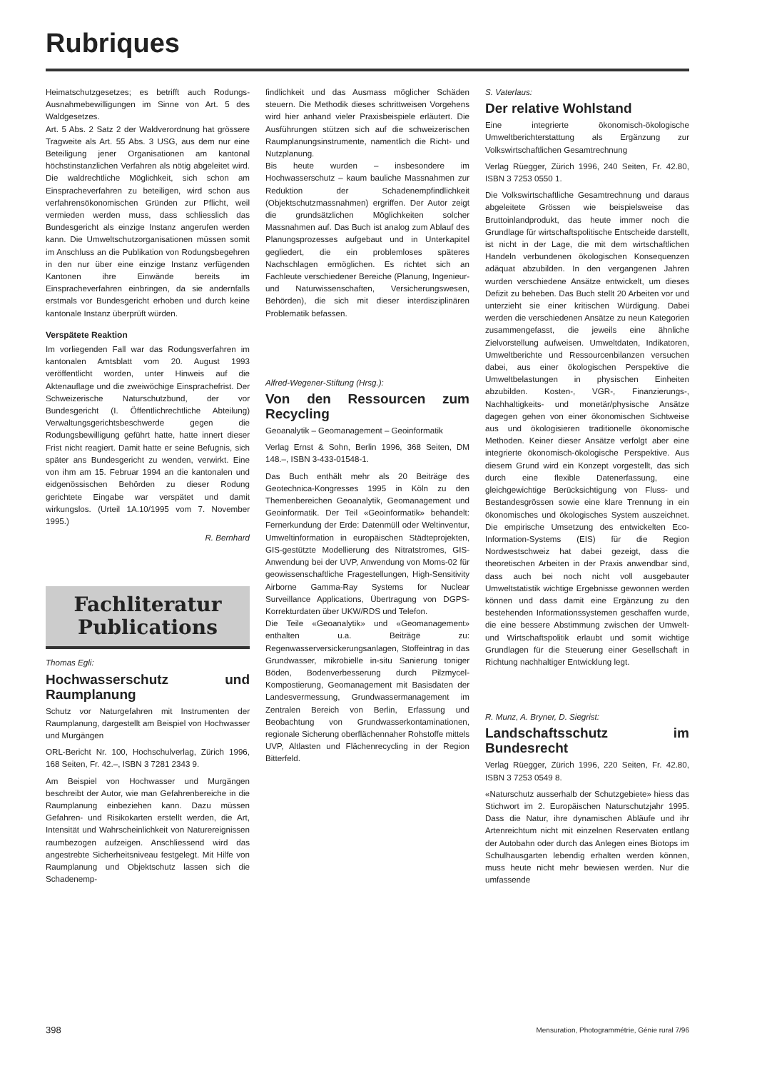Rubriques
Heimatschutzgesetzes; es betrifft auch Rodungs-Ausnahmebewilligungen im Sinne von Art. 5 des Waldgesetzes.
Art. 5 Abs. 2 Satz 2 der Waldverordnung hat grössere Tragweite als Art. 55 Abs. 3 USG, aus dem nur eine Beteiligung jener Organisationen am kantonal höchstinstanzlichen Verfahren als nötig abgeleitet wird. Die waldrechtliche Möglichkeit, sich schon am Einspracheverfahren zu beteiligen, wird schon aus verfahrensökonomischen Gründen zur Pflicht, weil vermieden werden muss, dass schliesslich das Bundesgericht als einzige Instanz angerufen werden kann. Die Umweltschutzorganisationen müssen somit im Anschluss an die Publikation von Rodungsbegehren in den nur über eine einzige Instanz verfügenden Kantonen ihre Einwände bereits im Einspracheverfahren einbringen, da sie andernfalls erstmals vor Bundesgericht erhoben und durch keine kantonale Instanz überprüft würden.
Verspätete Reaktion
Im vorliegenden Fall war das Rodungsverfahren im kantonalen Amtsblatt vom 20. August 1993 veröffentlicht worden, unter Hinweis auf die Aktenauflage und die zweiwöchige Einsprachefrist. Der Schweizerische Naturschutzbund, der vor Bundesgericht (I. Öffentlichrechtliche Abteilung) Verwaltungsgerichtsbeschwerde gegen die Rodungsbewilligung geführt hatte, hatte innert dieser Frist nicht reagiert. Damit hatte er seine Befugnis, sich später ans Bundesgericht zu wenden, verwirkt. Eine von ihm am 15. Februar 1994 an die kantonalen und eidgenössischen Behörden zu dieser Rodung gerichtete Eingabe war verspätet und damit wirkungslos. (Urteil 1A.10/1995 vom 7. November 1995.)
R. Bernhard
Fachliteratur
Publications
Thomas Egli:
Hochwasserschutz und Raumplanung
Schutz vor Naturgefahren mit Instrumenten der Raumplanung, dargestellt am Beispiel von Hochwasser und Murgängen
ORL-Bericht Nr. 100, Hochschulverlag, Zürich 1996, 168 Seiten, Fr. 42.–, ISBN 3 7281 2343 9.
Am Beispiel von Hochwasser und Murgängen beschreibt der Autor, wie man Gefahrenbereiche in die Raumplanung einbeziehen kann. Dazu müssen Gefahren- und Risikokarten erstellt werden, die Art, Intensität und Wahrscheinlichkeit von Naturereignissen raumbezogen aufzeigen. Anschliessend wird das angestrebte Sicherheitsniveau festgelegt. Mit Hilfe von Raumplanung und Objektschutz lassen sich die Schadenemp-
findlichkeit und das Ausmass möglicher Schäden steuern. Die Methodik dieses schrittweisen Vorgehens wird hier anhand vieler Praxisbeispiele erläutert. Die Ausführungen stützen sich auf die schweizerischen Raumplanungsinstrumente, namentlich die Richt- und Nutzplanung.
Bis heute wurden – insbesondere im Hochwasserschutz – kaum bauliche Massnahmen zur Reduktion der Schadenempfindlichkeit (Objektschutzmassnahmen) ergriffen. Der Autor zeigt die grundsätzlichen Möglichkeiten solcher Massnahmen auf. Das Buch ist analog zum Ablauf des Planungsprozesses aufgebaut und in Unterkapitel gegliedert, die ein problemloses späteres Nachschlagen ermöglichen. Es richtet sich an Fachleute verschiedener Bereiche (Planung, Ingenieur- und Naturwissenschaften, Versicherungswesen, Behörden), die sich mit dieser interdisziplinären Problematik befassen.
Alfred-Wegener-Stiftung (Hrsg.):
Von den Ressourcen zum Recycling
Geoanalytik – Geomanagement – Geoinformatik
Verlag Ernst & Sohn, Berlin 1996, 368 Seiten, DM 148.–, ISBN 3-433-01548-1.
Das Buch enthält mehr als 20 Beiträge des Geotechnica-Kongresses 1995 in Köln zu den Themenbereichen Geoanalytik, Geomanagement und Geoinformatik. Der Teil «Geoinformatik» behandelt: Fernerkundung der Erde: Datenmüll oder Weltinventur, Umweltinformation in europäischen Städteprojekten, GIS-gestützte Modellierung des Nitratstromes, GIS-Anwendung bei der UVP, Anwendung von Moms-02 für geowissenschaftliche Fragestellungen, High-Sensitivity Airborne Gamma-Ray Systems for Nuclear Surveillance Applications, Übertragung von DGPS-Korrekturdaten über UKW/RDS und Telefon.
Die Teile «Geoanalytik» und «Geomanagement» enthalten u.a. Beiträge zu: Regenwasserversickerungsanlagen, Stoffeintrag in das Grundwasser, mikrobielle in-situ Sanierung toniger Böden, Bodenverbesserung durch Pilzmycel-Kompostierung, Geomanagement mit Basisdaten der Landesvermessung, Grundwassermanagement im Zentralen Bereich von Berlin, Erfassung und Beobachtung von Grundwasserkontaminationen, regionale Sicherung oberflächennaher Rohstoffe mittels UVP, Altlasten und Flächenrecycling in der Region Bitterfeld.
S. Vaterlaus:
Der relative Wohlstand
Eine integrierte ökonomisch-ökologische Umweltberichterstattung als Ergänzung zur Volkswirtschaftlichen Gesamtrechnung
Verlag Rüegger, Zürich 1996, 240 Seiten, Fr. 42.80, ISBN 3 7253 0550 1.
Die Volkswirtschaftliche Gesamtrechnung und daraus abgeleitete Grössen wie beispielsweise das Bruttoinlandprodukt, das heute immer noch die Grundlage für wirtschaftspolitische Entscheide darstellt, ist nicht in der Lage, die mit dem wirtschaftlichen Handeln verbundenen ökologischen Konsequenzen adäquat abzubilden. In den vergangenen Jahren wurden verschiedene Ansätze entwickelt, um dieses Defizit zu beheben. Das Buch stellt 20 Arbeiten vor und unterzieht sie einer kritischen Würdigung. Dabei werden die verschiedenen Ansätze zu neun Kategorien zusammengefasst, die jeweils eine ähnliche Zielvorstellung aufweisen. Umweltdaten, Indikatoren, Umweltberichte und Ressourcenbilanzen versuchen dabei, aus einer ökologischen Perspektive die Umweltbelastungen in physischen Einheiten abzubilden. Kosten-, VGR-, Finanzierungs-, Nachhaltigkeits- und monetär/physische Ansätze dagegen gehen von einer ökonomischen Sichtweise aus und ökologisieren traditionelle ökonomische Methoden. Keiner dieser Ansätze verfolgt aber eine integrierte ökonomisch-ökologische Perspektive. Aus diesem Grund wird ein Konzept vorgestellt, das sich durch eine flexible Datenerfassung, eine gleichgewichtige Berücksichtigung von Fluss- und Bestandesgrössen sowie eine klare Trennung in ein ökonomisches und ökologisches System auszeichnet. Die empirische Umsetzung des entwickelten Eco-Information-Systems (EIS) für die Region Nordwestschweiz hat dabei gezeigt, dass die theoretischen Arbeiten in der Praxis anwendbar sind, dass auch bei noch nicht voll ausgebauter Umweltstatistik wichtige Ergebnisse gewonnen werden können und dass damit eine Ergänzung zu den bestehenden Informationssystemen geschaffen wurde, die eine bessere Abstimmung zwischen der Umwelt- und Wirtschaftspolitik erlaubt und somit wichtige Grundlagen für die Steuerung einer Gesellschaft in Richtung nachhaltiger Entwicklung legt.
R. Munz, A. Bryner, D. Siegrist:
Landschaftsschutz im Bundesrecht
Verlag Rüegger, Zürich 1996, 220 Seiten, Fr. 42.80, ISBN 3 7253 0549 8.
«Naturschutz ausserhalb der Schutzgebiete» hiess das Stichwort im 2. Europäischen Naturschutzjahr 1995. Dass die Natur, ihre dynamischen Abläufe und ihr Artenreichtum nicht mit einzelnen Reservaten entlang der Autobahn oder durch das Anlegen eines Biotops im Schulhausgarten lebendig erhalten werden können, muss heute nicht mehr bewiesen werden. Nur die umfassende
398 Mensuration, Photogrammétrie, Génie rural 7/96